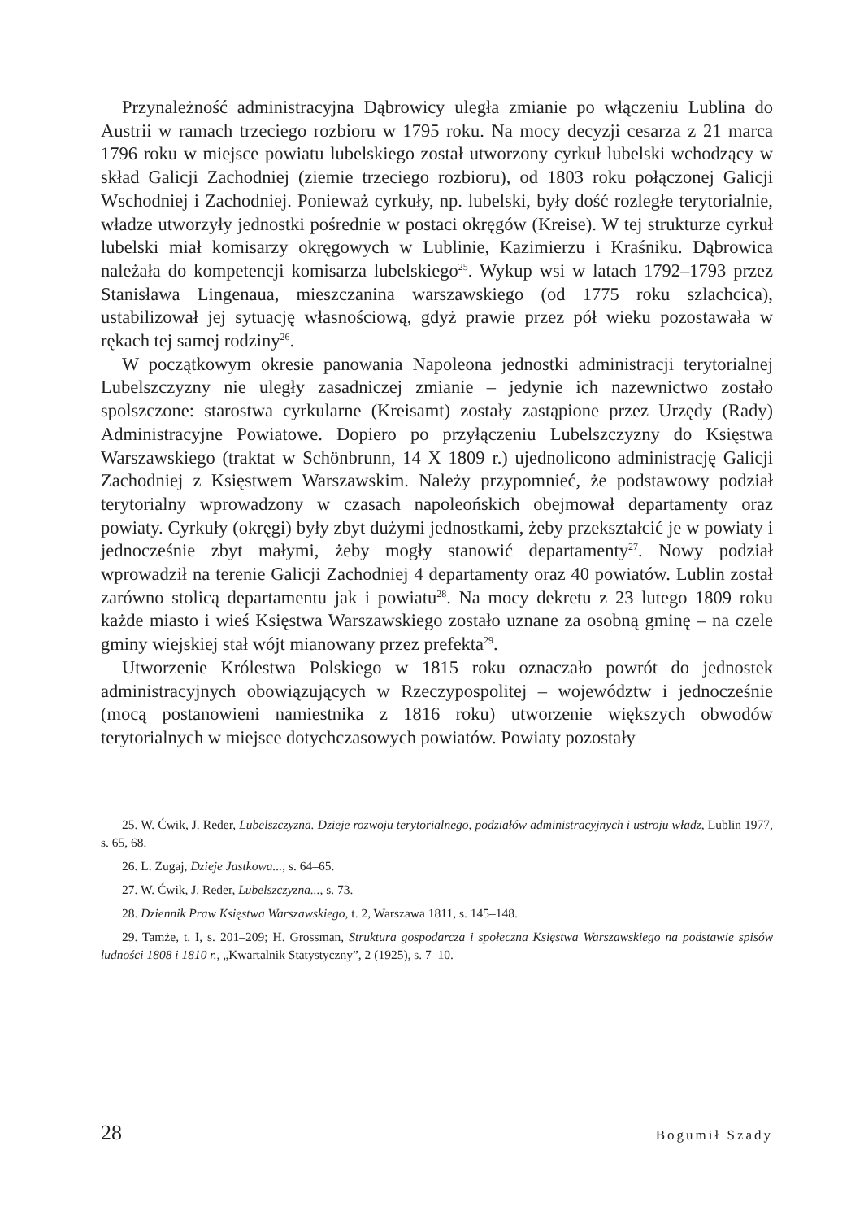Przynależność administracyjna Dąbrowicy uległa zmianie po włączeniu Lublina do Austrii w ramach trzeciego rozbioru w 1795 roku. Na mocy decyzji cesarza z 21 marca 1796 roku w miejsce powiatu lubelskiego został utworzony cyrkuł lubelski wchodzący w skład Galicji Zachodniej (ziemie trzeciego rozbioru), od 1803 roku połączonej Galicji Wschodniej i Zachodniej. Ponieważ cyrkuły, np. lubelski, były dość rozległe terytorialnie, władze utworzyły jednostki pośrednie w postaci okręgów (Kreise). W tej strukturze cyrkuł lubelski miał komisarzy okręgowych w Lublinie, Kazimierzu i Kraśniku. Dąbrowica należała do kompetencji komisarza lubelskiego<sup>25</sup>. Wykup wsi w latach 1792–1793 przez Stanisława Lingenaua, mieszczanina warszawskiego (od 1775 roku szlachcica), ustabilizował jej sytuację własnościową, gdyż prawie przez pół wieku pozostawała w rękach tej samej rodziny<sup>26</sup>.
W początkowym okresie panowania Napoleona jednostki administracji terytorialnej Lubelszczyzny nie uległy zasadniczej zmianie – jedynie ich nazewnictwo zostało spolszczone: starostwa cyrkularne (Kreisamt) zostały zastąpione przez Urzędy (Rady) Administracyjne Powiatowe. Dopiero po przyłączeniu Lubelszczyzny do Księstwa Warszawskiego (traktat w Schönbrunn, 14 X 1809 r.) ujednolicono administrację Galicji Zachodniej z Księstwem Warszawskim. Należy przypomnieć, że podstawowy podział terytorialny wprowadzony w czasach napoleońskich obejmował departamenty oraz powiaty. Cyrkuły (okręgi) były zbyt dużymi jednostkami, żeby przekształcić je w powiaty i jednocześnie zbyt małymi, żeby mogły stanowić departamenty<sup>27</sup>. Nowy podział wprowadził na terenie Galicji Zachodniej 4 departamenty oraz 40 powiatów. Lublin został zarówno stolicą departamentu jak i powiatu<sup>28</sup>. Na mocy dekretu z 23 lutego 1809 roku każde miasto i wieś Księstwa Warszawskiego zostało uznane za osobną gminę – na czele gminy wiejskiej stał wójt mianowany przez prefekta<sup>29</sup>.
Utworzenie Królestwa Polskiego w 1815 roku oznaczało powrót do jednostek administracyjnych obowiązujących w Rzeczypospolitej – województw i jednocześnie (mocą postanowieni namiestnika z 1816 roku) utworzenie większych obwodów terytorialnych w miejsce dotychczasowych powiatów. Powiaty pozostały
25. W. Ćwik, J. Reder, Lubelszczyzna. Dzieje rozwoju terytorialnego, podziałów administracyjnych i ustroju władz, Lublin 1977, s. 65, 68.
26. L. Zugaj, Dzieje Jastkowa..., s. 64–65.
27. W. Ćwik, J. Reder, Lubelszczyzna..., s. 73.
28. Dziennik Praw Księstwa Warszawskiego, t. 2, Warszawa 1811, s. 145–148.
29. Tamże, t. I, s. 201–209; H. Grossman, Struktura gospodarcza i społeczna Księstwa Warszawskiego na podstawie spisów ludności 1808 i 1810 r., „Kwartalnik Statystyczny”, 2 (1925), s. 7–10.
28 Bogumił Szady